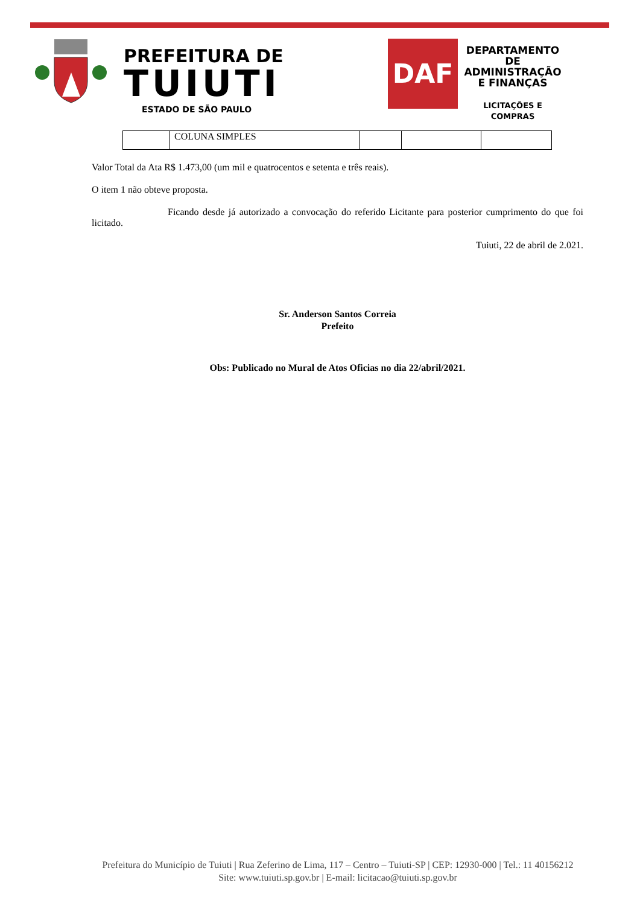PREFEITURA DE
TUIUTI
ESTADO DE SÃO PAULO
DAF
DEPARTAMENTO DE ADMINISTRAÇÃO E FINANÇAS
LICITAÇÕES E COMPRAS
| | COLUNA SIMPLES | | | |
Valor Total da Ata R$ 1.473,00 (um mil e quatrocentos e setenta e três reais).
O item 1 não obteve proposta.
Ficando desde já autorizado a convocação do referido Licitante para posterior cumprimento do que foi licitado.
Tuiuti, 22 de abril de 2.021.
Sr. Anderson Santos Correia
Prefeito
Obs: Publicado no Mural de Atos Oficias no dia 22/abril/2021.
Prefeitura do Município de Tuiuti | Rua Zeferino de Lima, 117 – Centro – Tuiuti-SP | CEP: 12930-000 | Tel.: 11 40156212
Site: www.tuiuti.sp.gov.br | E-mail: licitacao@tuiuti.sp.gov.br